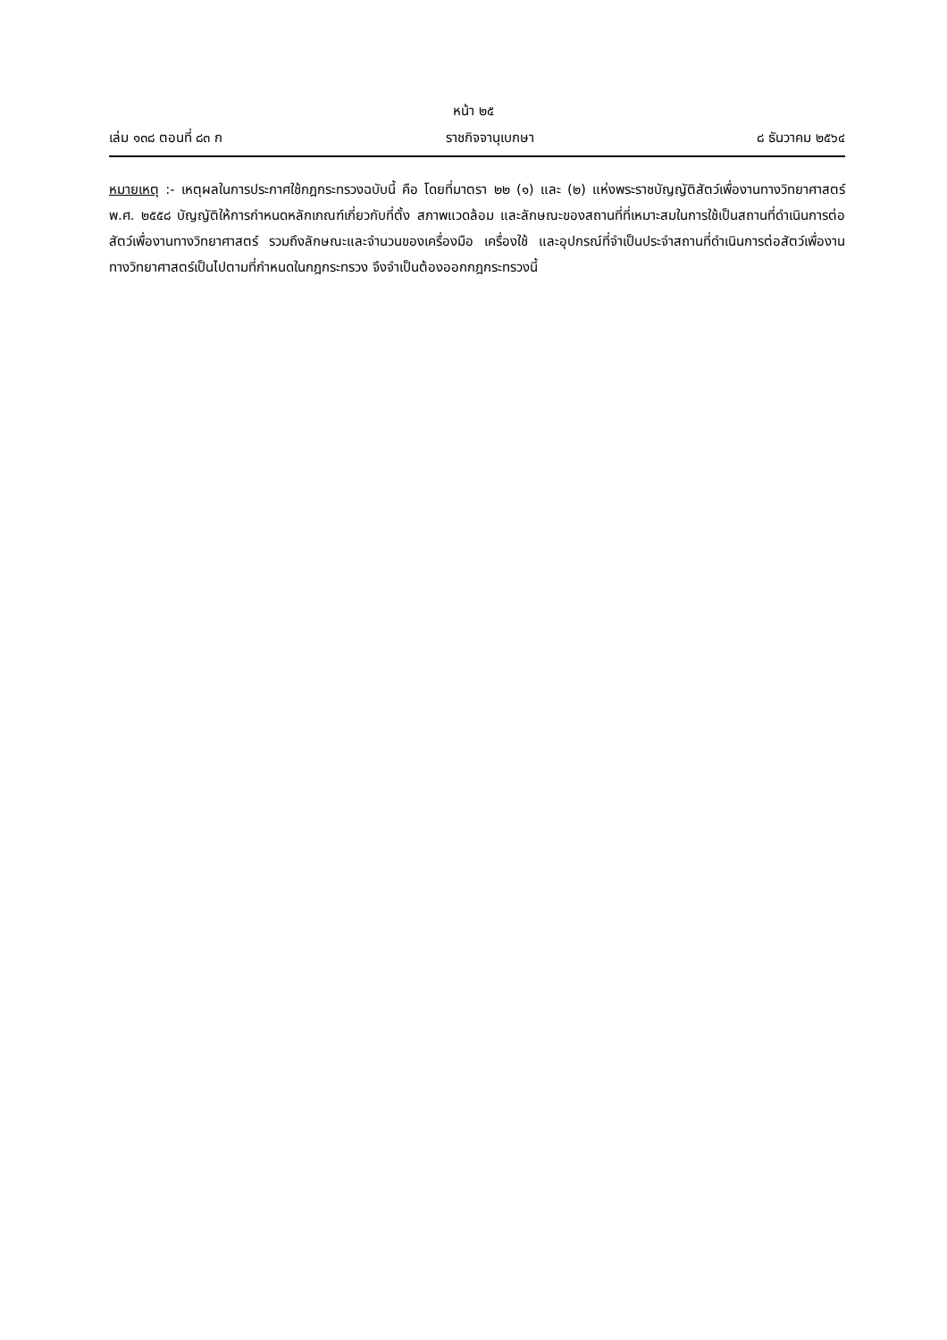หน้า ๒๕
เล่ม ๑๓๘ ตอนที่ ๘๓ ก ราชกิจจานุเบกษา ๘ ธันวาคม ๒๕๖๔
หมายเหตุ :- เหตุผลในการประกาศใช้กฎกระทรวงฉบับนี้ คือ โดยที่มาตรา ๒๒ (๑) และ (๒) แห่งพระราชบัญญัติสัตว์เพื่องานทางวิทยาศาสตร์ พ.ศ. ๒๕๕๘ บัญญัติให้การกำหนดหลักเกณฑ์เกี่ยวกับที่ตั้ง สภาพแวดล้อม และลักษณะของสถานที่ที่เหมาะสมในการใช้เป็นสถานที่ดำเนินการต่อสัตว์เพื่องานทางวิทยาศาสตร์ รวมถึงลักษณะและจำนวนของเครื่องมือ เครื่องใช้ และอุปกรณ์ที่จำเป็นประจำสถานที่ดำเนินการต่อสัตว์เพื่องานทางวิทยาศาสตร์เป็นไปตามที่กำหนดในกฎกระทรวง จึงจำเป็นต้องออกกฎกระทรวงนี้